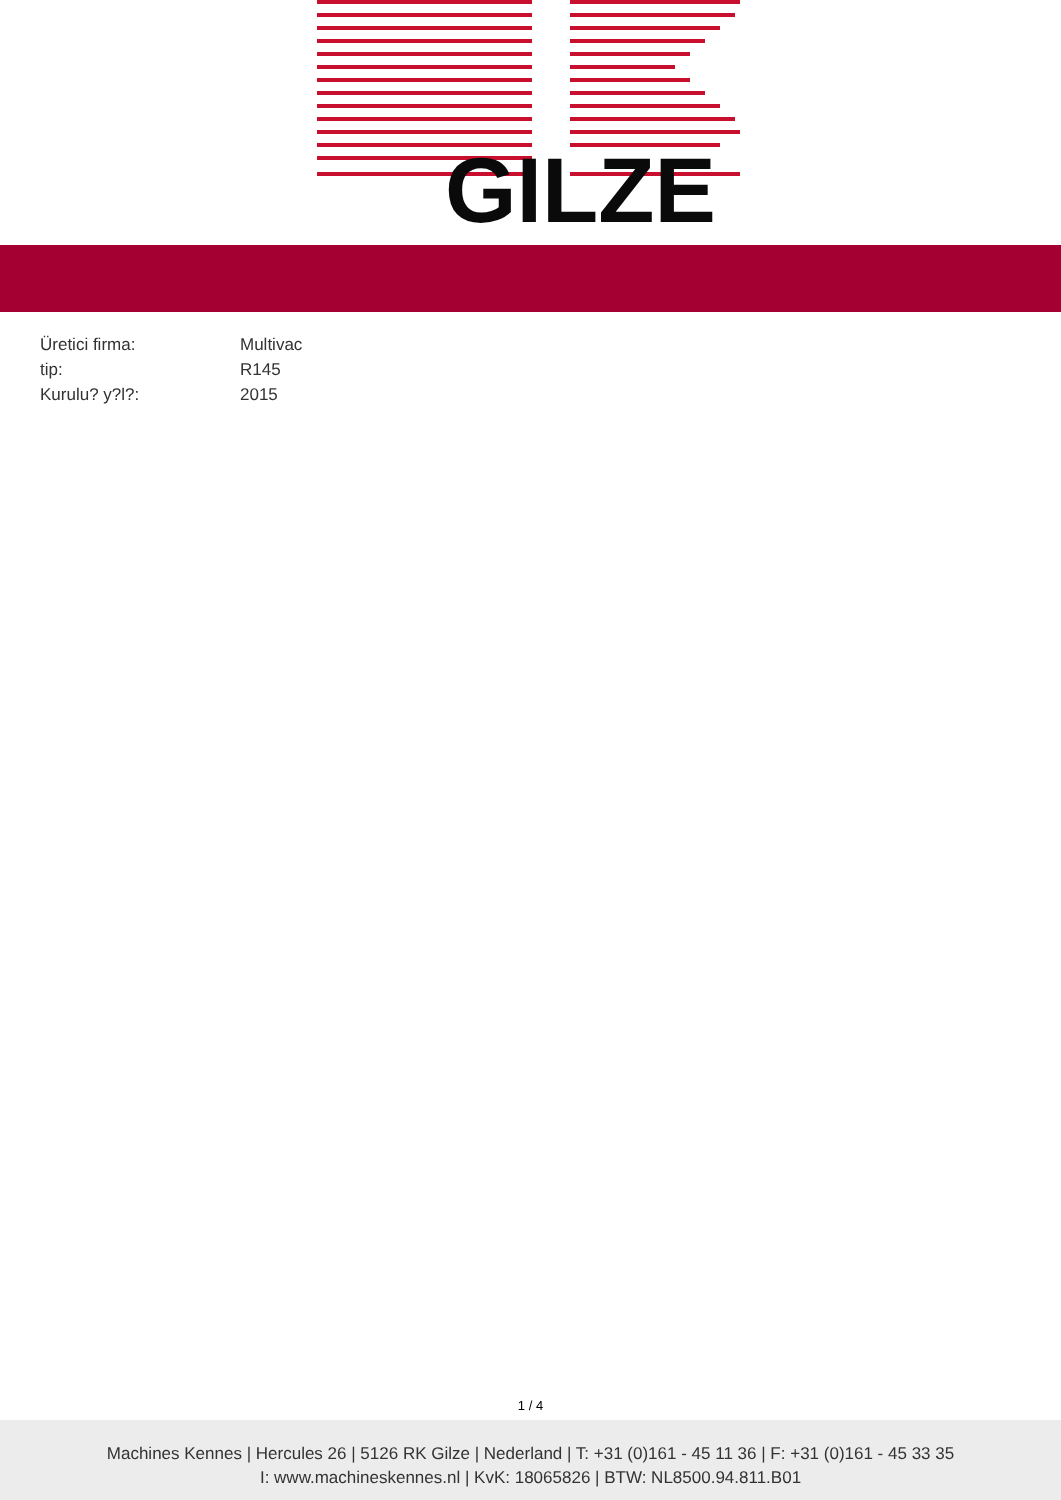GILZE
| Üretici firma: | Multivac |
| tip: | R145 |
| Kurulu? y?l?: | 2015 |
1 / 4
Machines Kennes | Hercules 26 | 5126 RK Gilze | Nederland | T: +31 (0)161 - 45 11 36 | F: +31 (0)161 - 45 33 35
I: www.machineskennes.nl | KvK: 18065826 | BTW: NL8500.94.811.B01